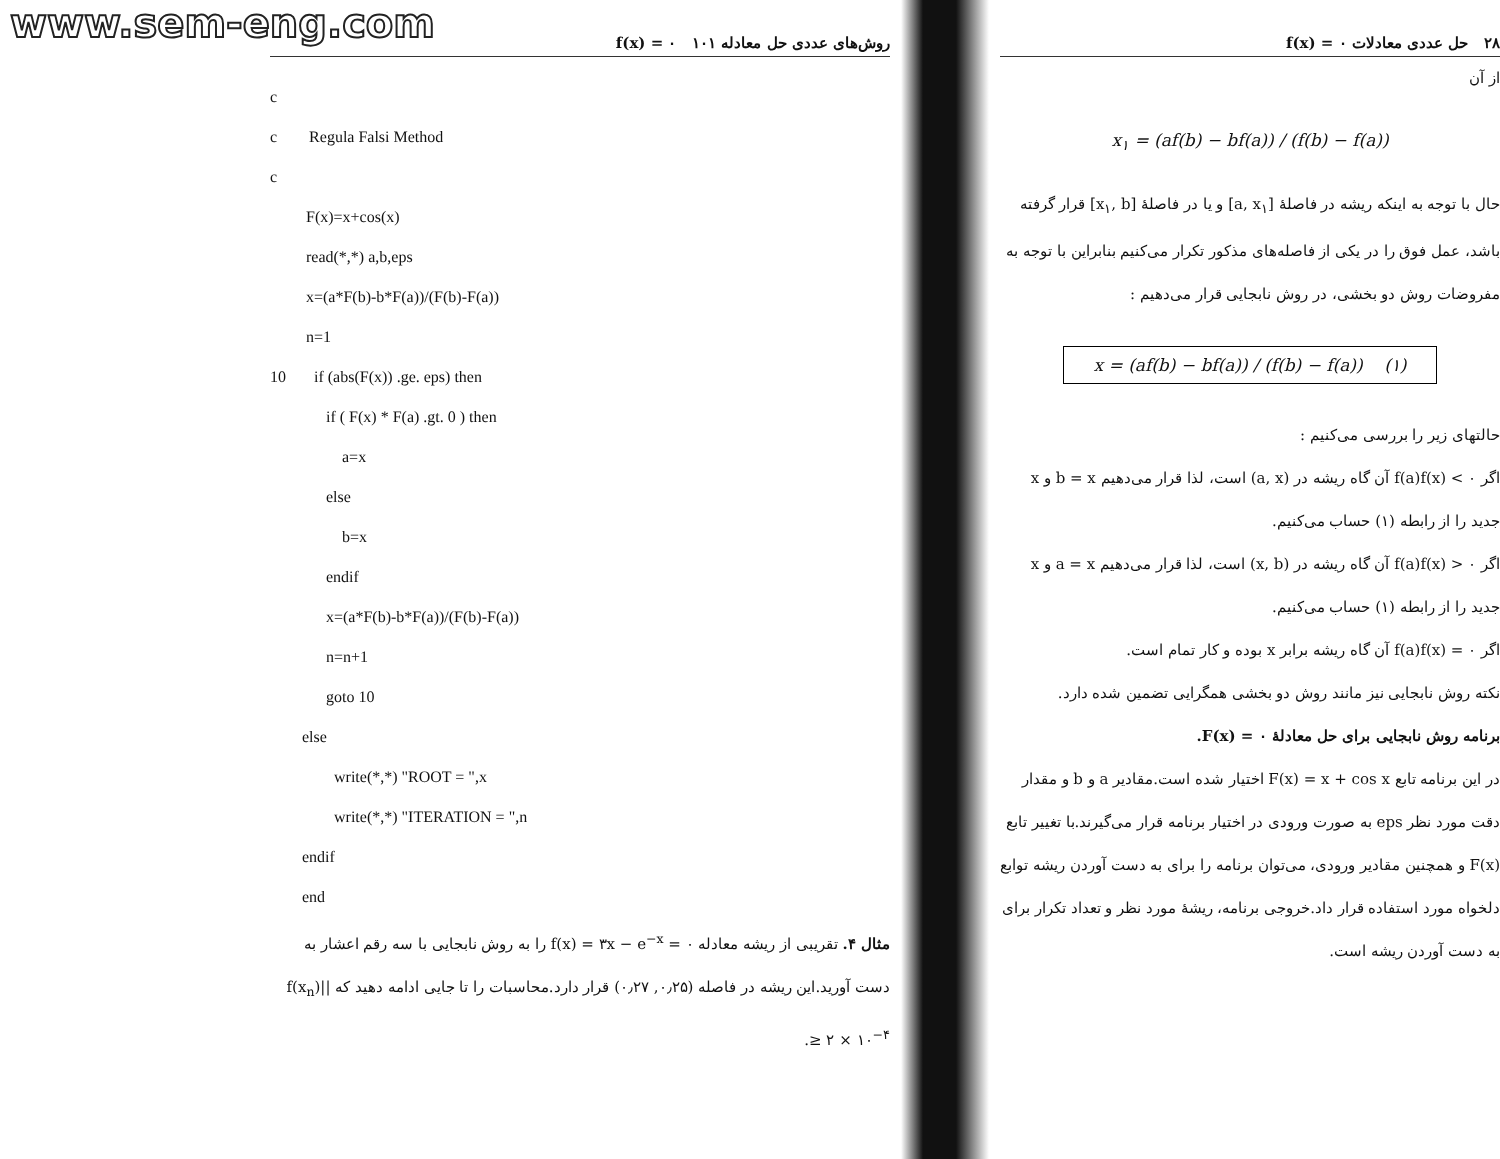www.sem-eng.com
روش‌های عددی حل معادله f(x) = ۰ ۱۰۱
c
c Regula Falsi Method
c
F(x)=x+cos(x)
read(*,*) a,b,eps
x=(a*F(b)-b*F(a))/(F(b)-F(a))
n=1
10 if (abs(F(x)) .ge. eps) then
if ( F(x) * F(a) .gt. 0 ) then
a=x
else
b=x
endif
x=(a*F(b)-b*F(a))/(F(b)-F(a))
n=n+1
goto 10
else
write(*,*) "ROOT = ",x
write(*,*) "ITERATION = ",n
endif
end
مثال ۴. تقریبی از ریشه معادله f(x) = ۳x − e<sup>−x</sup> = ۰ را به روش نابجایی با سه رقم اعشار به دست آورید.این ریشه در فاصله (۰٫۲۵, ۰٫۲۷) قرار دارد.محاسبات را تا جایی ادامه دهید که |f(x<sub>n</sub>)| ≥ ۲ × ۱۰<sup>−۴</sup>.
۲۸ حل عددی معادلات f(x) = ۰
از آن
x<sub>۱</sub> = (af(b) − bf(a)) / (f(b) − f(a))
حال با توجه به اینکه ریشه در فاصلهٔ [a, x<sub>۱</sub>] و یا در فاصلهٔ [x<sub>۱</sub>, b] قرار گرفته باشد، عمل فوق را در یکی از فاصله‌های مذکور تکرار می‌کنیم بنابراین با توجه به مفروضات روش دو بخشی، در روش نابجایی قرار می‌دهیم :
x = (af(b) − bf(a)) / (f(b) − f(a)) (۱)
حالتهای زیر را بررسی می‌کنیم :
اگر f(a)f(x) < ۰ آن گاه ریشه در (a, x) است، لذا قرار می‌دهیم b = x و x جدید را از رابطه (۱) حساب می‌کنیم.
اگر f(a)f(x) > ۰ آن گاه ریشه در (x, b) است، لذا قرار می‌دهیم a = x و x جدید را از رابطه (۱) حساب می‌کنیم.
اگر f(a)f(x) = ۰ آن گاه ریشه برابر x بوده و کار تمام است.
نکته روش نابجایی نیز مانند روش دو بخشی همگرایی تضمین شده دارد.
برنامه روش نابجایی برای حل معادلهٔ F(x) = ۰.
در این برنامه تابع F(x) = x + cos x اختیار شده است.مقادیر a و b و مقدار دقت مورد نظر eps به صورت ورودی در اختیار برنامه قرار می‌گیرند.با تغییر تابع F(x) و همچنین مقادیر ورودی، می‌توان برنامه را برای به دست آوردن ریشه توابع دلخواه مورد استفاده قرار داد.خروجی برنامه، ریشهٔ مورد نظر و تعداد تکرار برای به دست آوردن ریشه است.